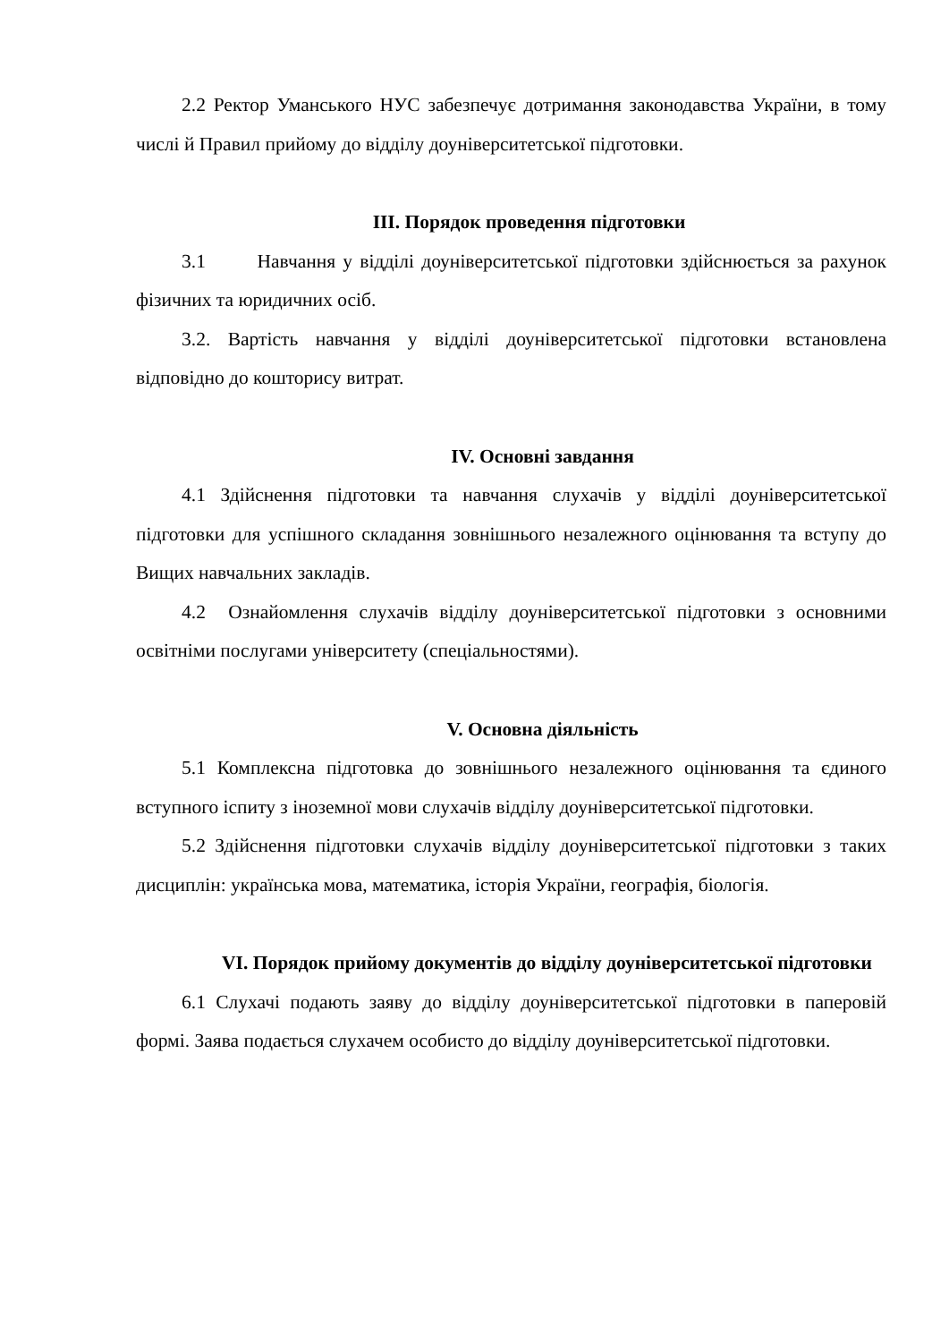2.2 Ректор Уманського НУС забезпечує дотримання законодавства України, в тому числі й Правил прийому до відділу доуніверситетської підготовки.
ІІІ. Порядок проведення підготовки
3.1 Навчання у відділі доуніверситетської підготовки здійснюється за рахунок фізичних та юридичних осіб.
3.2. Вартість навчання у відділі доуніверситетської підготовки встановлена відповідно до кошторису витрат.
IV. Основні завдання
4.1 Здійснення підготовки та навчання слухачів у відділі доуніверситетської підготовки для успішного складання зовнішнього незалежного оцінювання та вступу до Вищих навчальних закладів.
4.2 Ознайомлення слухачів відділу доуніверситетської підготовки з основними освітніми послугами університету (спеціальностями).
V. Основна діяльність
5.1 Комплексна підготовка до зовнішнього незалежного оцінювання та єдиного вступного іспиту з іноземної мови слухачів відділу доуніверситетської підготовки.
5.2 Здійснення підготовки слухачів відділу доуніверситетської підготовки з таких дисциплін: українська мова, математика, історія України, географія, біологія.
VI. Порядок прийому документів до відділу доуніверситетської підготовки
6.1 Слухачі подають заяву до відділу доуніверситетської підготовки в паперовій формі. Заява подається слухачем особисто до відділу доуніверситетської підготовки.